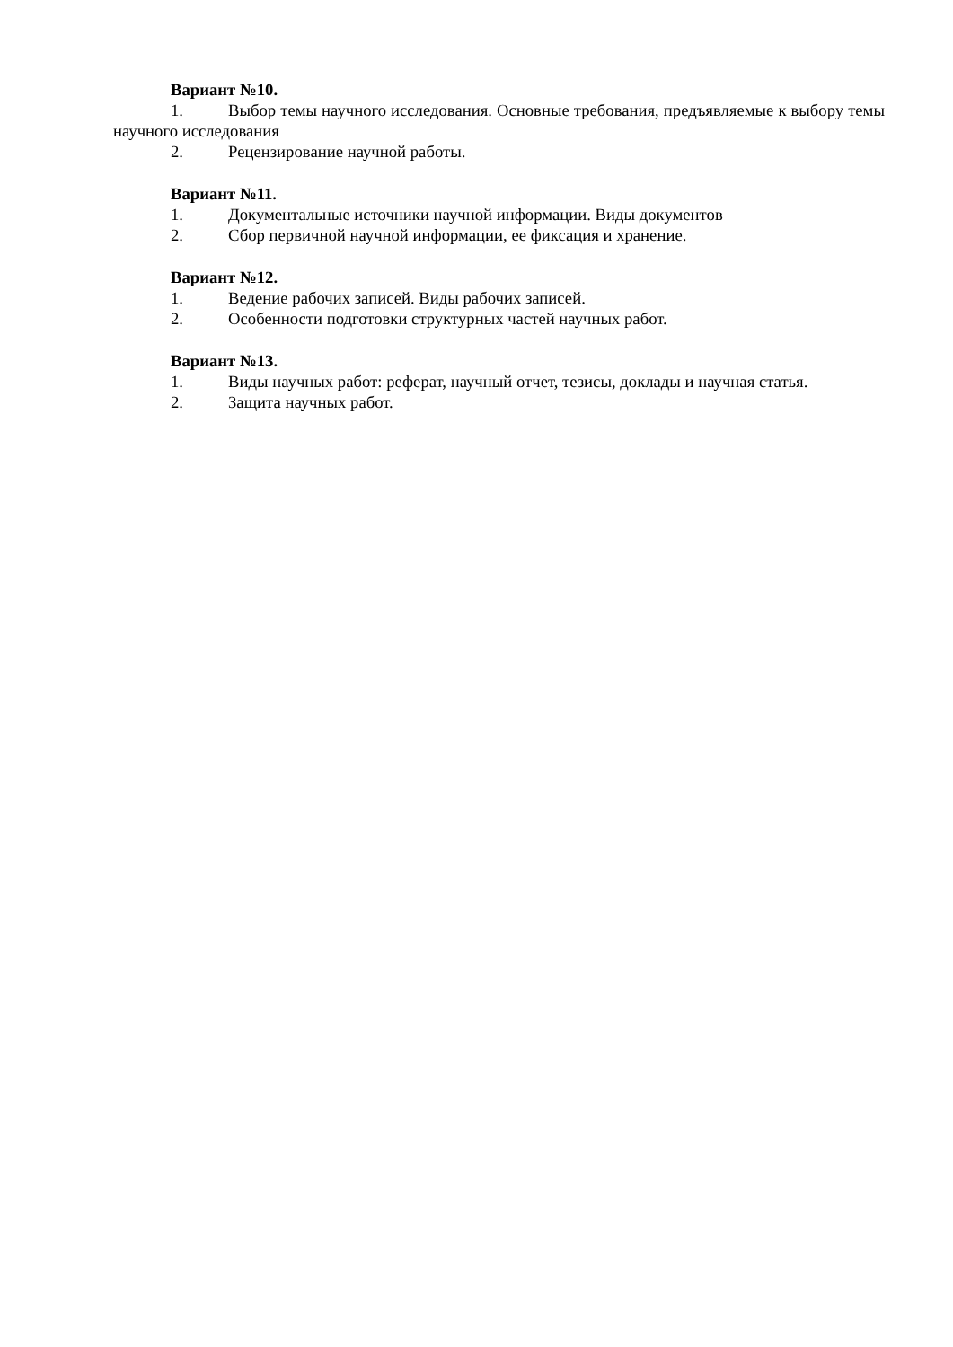Вариант №10.
1. Выбор темы научного исследования. Основные требования, предъявляемые к выбору темы научного исследования
2. Рецензирование научной работы.
Вариант №11.
1. Документальные источники научной информации. Виды документов
2. Сбор первичной научной информации, ее фиксация и хранение.
Вариант №12.
1. Ведение рабочих записей. Виды рабочих записей.
2. Особенности подготовки структурных частей научных работ.
Вариант №13.
1. Виды научных работ: реферат, научный отчет, тезисы, доклады и научная статья.
2. Защита научных работ.